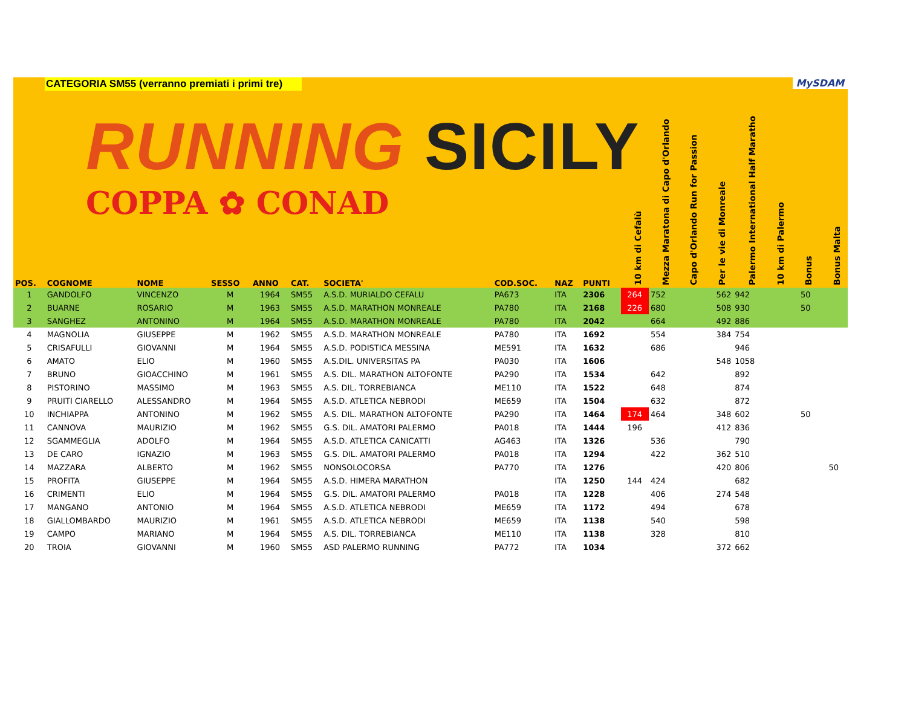CATEGORIA SM55 (verranno premiati i primi tre)
MySDAM
RUNNING SICILY
COPPA ✿ CONAD
| POS. | COGNOME | NOME | SESSO | ANNO | CAT. | SOCIETA' | COD.SOC. | NAZ | PUNTI | 10 km di Cefalù | Mezza Maratona di Capo d'Orlando | Capo d'Orlando Run for Passion | Per le vie di Monreale | Palermo International Half Maratho | 10 km di Palermo | Bonus | Bonus Malta |
| --- | --- | --- | --- | --- | --- | --- | --- | --- | --- | --- | --- | --- | --- | --- | --- | --- | --- |
| 1 | GANDOLFO | VINCENZO | M | 1964 | SM55 | A.S.D. MURIALDO CEFALU | PA673 | ITA | 2306 | 264 | 752 | | 562 | 942 | | 50 | |
| 2 | BUARNE | ROSARIO | M | 1963 | SM55 | A.S.D. MARATHON MONREALE | PA780 | ITA | 2168 | 226 | 680 | | 508 | 930 | | 50 | |
| 3 | SANGHEZ | ANTONINO | M | 1964 | SM55 | A.S.D. MARATHON MONREALE | PA780 | ITA | 2042 | | 664 | | 492 | 886 | | | |
| 4 | MAGNOLIA | GIUSEPPE | M | 1962 | SM55 | A.S.D. MARATHON MONREALE | PA780 | ITA | 1692 | | 554 | | 384 | 754 | | | |
| 5 | CRISAFULLI | GIOVANNI | M | 1964 | SM55 | A.S.D. PODISTICA MESSINA | ME591 | ITA | 1632 | | 686 | | | 946 | | | |
| 6 | AMATO | ELIO | M | 1960 | SM55 | A.S.DIL. UNIVERSITAS PA | PA030 | ITA | 1606 | | | | 548 | 1058 | | | |
| 7 | BRUNO | GIOACCHINO | M | 1961 | SM55 | A.S. DIL. MARATHON ALTOFONTE | PA290 | ITA | 1534 | | 642 | | | 892 | | | |
| 8 | PISTORINO | MASSIMO | M | 1963 | SM55 | A.S. DIL. TORREBIANCA | ME110 | ITA | 1522 | | 648 | | | 874 | | | |
| 9 | PRUITI CIARELLO | ALESSANDRO | M | 1964 | SM55 | A.S.D. ATLETICA NEBRODI | ME659 | ITA | 1504 | | 632 | | | 872 | | | |
| 10 | INCHIAPPA | ANTONINO | M | 1962 | SM55 | A.S. DIL. MARATHON ALTOFONTE | PA290 | ITA | 1464 | 174 | 464 | | 348 | 602 | | 50 | |
| 11 | CANNOVA | MAURIZIO | M | 1962 | SM55 | G.S. DIL. AMATORI PALERMO | PA018 | ITA | 1444 | 196 | | | 412 | 836 | | | |
| 12 | SGAMMEGLIA | ADOLFO | M | 1964 | SM55 | A.S.D. ATLETICA CANICATTI | AG463 | ITA | 1326 | | 536 | | | 790 | | | |
| 13 | DE CARO | IGNAZIO | M | 1963 | SM55 | G.S. DIL. AMATORI PALERMO | PA018 | ITA | 1294 | | 422 | | 362 | 510 | | | |
| 14 | MAZZARA | ALBERTO | M | 1962 | SM55 | NONSOLOCORSA | PA770 | ITA | 1276 | | | | 420 | 806 | | | 50 |
| 15 | PROFITA | GIUSEPPE | M | 1964 | SM55 | A.S.D. HIMERA MARATHON | | ITA | 1250 | 144 | 424 | | | 682 | | | |
| 16 | CRIMENTI | ELIO | M | 1964 | SM55 | G.S. DIL. AMATORI PALERMO | PA018 | ITA | 1228 | | 406 | | 274 | 548 | | | |
| 17 | MANGANO | ANTONIO | M | 1964 | SM55 | A.S.D. ATLETICA NEBRODI | ME659 | ITA | 1172 | | 494 | | | 678 | | | |
| 18 | GIALLOMBARDO | MAURIZIO | M | 1961 | SM55 | A.S.D. ATLETICA NEBRODI | ME659 | ITA | 1138 | | 540 | | | 598 | | | |
| 19 | CAMPO | MARIANO | M | 1964 | SM55 | A.S. DIL. TORREBIANCA | ME110 | ITA | 1138 | | 328 | | | 810 | | | |
| 20 | TROIA | GIOVANNI | M | 1960 | SM55 | ASD PALERMO RUNNING | PA772 | ITA | 1034 | | | | 372 | 662 | | | |